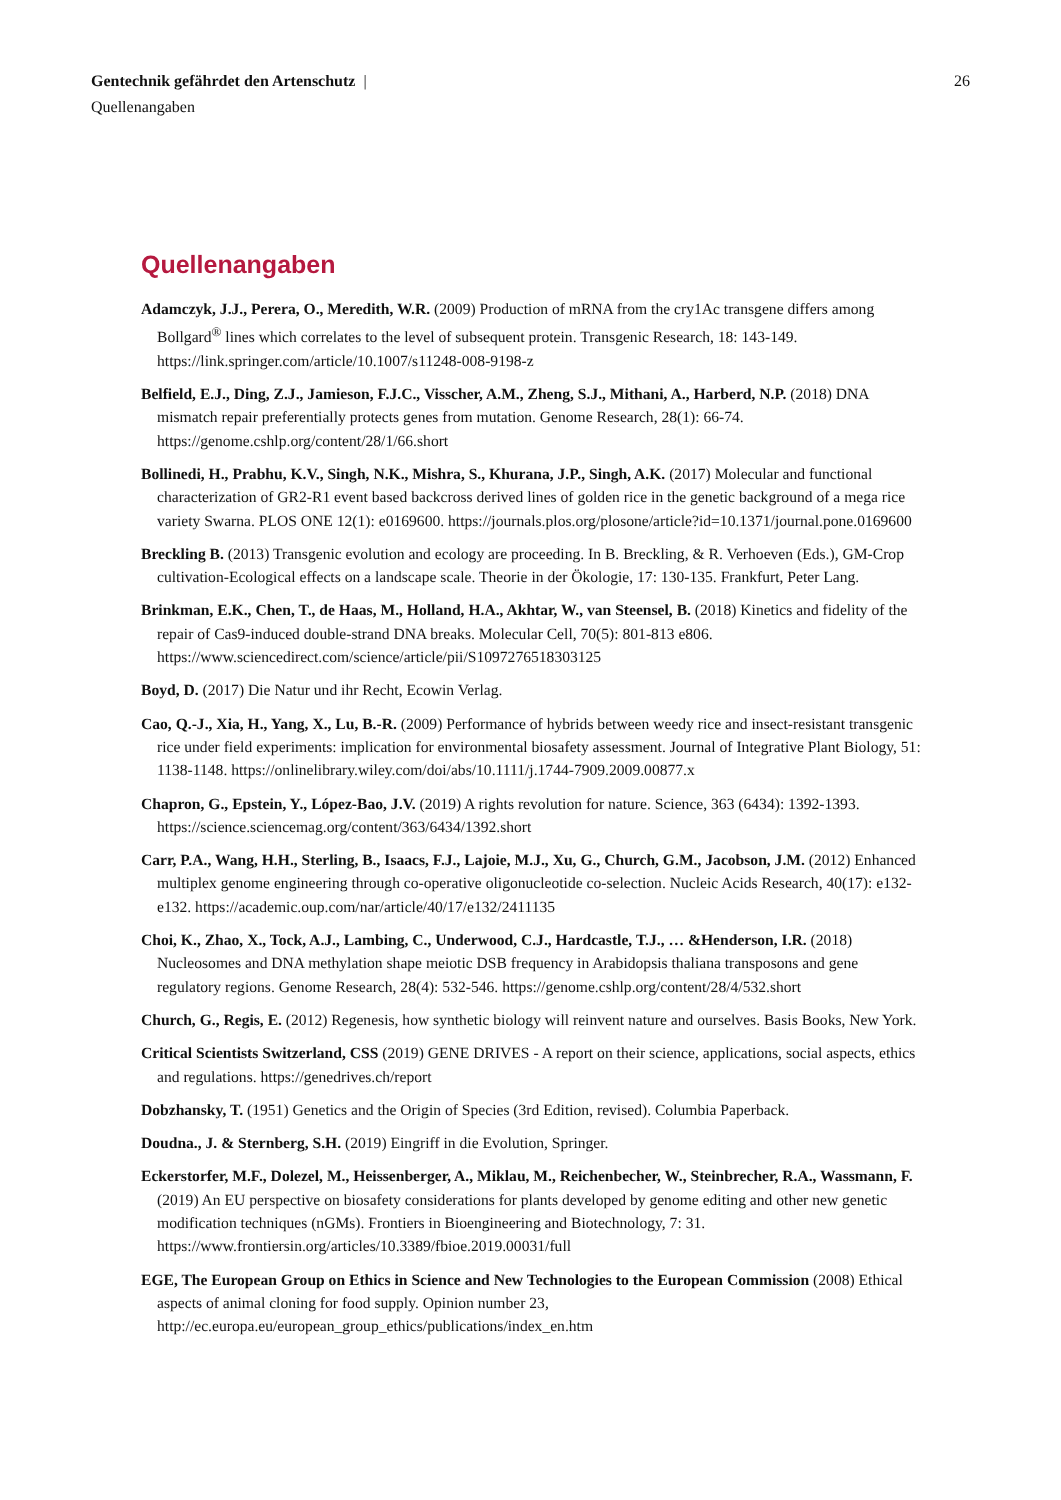Gentechnik gefährdet den Artenschutz | 26
Quellenangaben
Quellenangaben
Adamczyk, J.J., Perera, O., Meredith, W.R. (2009) Production of mRNA from the cry1Ac transgene differs among Bollgard<sup>®</sup> lines which correlates to the level of subsequent protein. Transgenic Research, 18: 143-149. https://link.springer.com/article/10.1007/s11248-008-9198-z
Belfield, E.J., Ding, Z.J., Jamieson, F.J.C., Visscher, A.M., Zheng, S.J., Mithani, A., Harberd, N.P. (2018) DNA mismatch repair preferentially protects genes from mutation. Genome Research, 28(1): 66-74. https://genome.cshlp.org/content/28/1/66.short
Bollinedi, H., Prabhu, K.V., Singh, N.K., Mishra, S., Khurana, J.P., Singh, A.K. (2017) Molecular and functional characterization of GR2-R1 event based backcross derived lines of golden rice in the genetic background of a mega rice variety Swarna. PLOS ONE 12(1): e0169600. https://journals.plos.org/plosone/article?id=10.1371/journal.pone.0169600
Breckling B. (2013) Transgenic evolution and ecology are proceeding. In B. Breckling, & R. Verhoeven (Eds.), GM-Crop cultivation-Ecological effects on a landscape scale. Theorie in der Ökologie, 17: 130-135. Frankfurt, Peter Lang.
Brinkman, E.K., Chen, T., de Haas, M., Holland, H.A., Akhtar, W., van Steensel, B. (2018) Kinetics and fidelity of the repair of Cas9-induced double-strand DNA breaks. Molecular Cell, 70(5): 801-813 e806. https://www.sciencedirect.com/science/article/pii/S1097276518303125
Boyd, D. (2017) Die Natur und ihr Recht, Ecowin Verlag.
Cao, Q.-J., Xia, H., Yang, X., Lu, B.-R. (2009) Performance of hybrids between weedy rice and insect-resistant transgenic rice under field experiments: implication for environmental biosafety assessment. Journal of Integrative Plant Biology, 51: 1138-1148. https://onlinelibrary.wiley.com/doi/abs/10.1111/j.1744-7909.2009.00877.x
Chapron, G., Epstein, Y., López-Bao, J.V. (2019) A rights revolution for nature. Science, 363 (6434): 1392-1393. https://science.sciencemag.org/content/363/6434/1392.short
Carr, P.A., Wang, H.H., Sterling, B., Isaacs, F.J., Lajoie, M.J., Xu, G., Church, G.M., Jacobson, J.M. (2012) Enhanced multiplex genome engineering through co-operative oligonucleotide co-selection. Nucleic Acids Research, 40(17): e132-e132. https://academic.oup.com/nar/article/40/17/e132/2411135
Choi, K., Zhao, X., Tock, A.J., Lambing, C., Underwood, C.J., Hardcastle, T.J., … &Henderson, I.R. (2018) Nucleosomes and DNA methylation shape meiotic DSB frequency in Arabidopsis thaliana transposons and gene regulatory regions. Genome Research, 28(4): 532-546. https://genome.cshlp.org/content/28/4/532.short
Church, G., Regis, E. (2012) Regenesis, how synthetic biology will reinvent nature and ourselves. Basis Books, New York.
Critical Scientists Switzerland, CSS (2019) GENE DRIVES - A report on their science, applications, social aspects, ethics and regulations. https://genedrives.ch/report
Dobzhansky, T. (1951) Genetics and the Origin of Species (3rd Edition, revised). Columbia Paperback.
Doudna., J. & Sternberg, S.H. (2019) Eingriff in die Evolution, Springer.
Eckerstorfer, M.F., Dolezel, M., Heissenberger, A., Miklau, M., Reichenbecher, W., Steinbrecher, R.A., Wassmann, F. (2019) An EU perspective on biosafety considerations for plants developed by genome editing and other new genetic modification techniques (nGMs). Frontiers in Bioengineering and Biotechnology, 7: 31. https://www.frontiersin.org/articles/10.3389/fbioe.2019.00031/full
EGE, The European Group on Ethics in Science and New Technologies to the European Commission (2008) Ethical aspects of animal cloning for food supply. Opinion number 23, http://ec.europa.eu/european_group_ethics/publications/index_en.htm